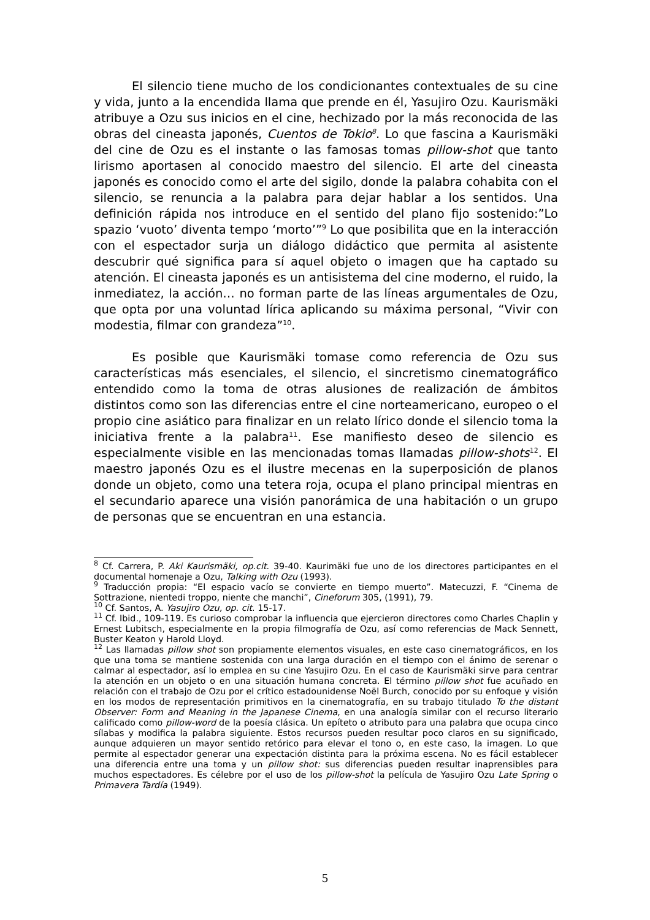El silencio tiene mucho de los condicionantes contextuales de su cine y vida, junto a la encendida llama que prende en él, Yasujiro Ozu. Kaurismäki atribuye a Ozu sus inicios en el cine, hechizado por la más reconocida de las obras del cineasta japonés, Cuentos de Tokio<sup>8</sup>. Lo que fascina a Kaurismäki del cine de Ozu es el instante o las famosas tomas pillow-shot que tanto lirismo aportasen al conocido maestro del silencio. El arte del cineasta japonés es conocido como el arte del sigilo, donde la palabra cohabita con el silencio, se renuncia a la palabra para dejar hablar a los sentidos. Una definición rápida nos introduce en el sentido del plano fijo sostenido:”Lo spazio ‘vuoto’ diventa tempo ‘morto’”<sup>9</sup> Lo que posibilita que en la interacción con el espectador surja un diálogo didáctico que permita al asistente descubrir qué significa para sí aquel objeto o imagen que ha captado su atención. El cineasta japonés es un antisistema del cine moderno, el ruido, la inmediatez, la acción… no forman parte de las líneas argumentales de Ozu, que opta por una voluntad lírica aplicando su máxima personal, “Vivir con modestia, filmar con grandeza”<sup>10</sup>.
Es posible que Kaurismäki tomase como referencia de Ozu sus características más esenciales, el silencio, el sincretismo cinematográfico entendido como la toma de otras alusiones de realización de ámbitos distintos como son las diferencias entre el cine norteamericano, europeo o el propio cine asiático para finalizar en un relato lírico donde el silencio toma la iniciativa frente a la palabra<sup>11</sup>. Ese manifiesto deseo de silencio es especialmente visible en las mencionadas tomas llamadas pillow-shots<sup>12</sup>. El maestro japonés Ozu es el ilustre mecenas en la superposición de planos donde un objeto, como una tetera roja, ocupa el plano principal mientras en el secundario aparece una visión panorámica de una habitación o un grupo de personas que se encuentran en una estancia.
<sup>8</sup> Cf. Carrera, P. Aki Kaurismäki, op.cit. 39-40. Kaurimäki fue uno de los directores participantes en el documental homenaje a Ozu, Talking with Ozu (1993).
<sup>9</sup> Traducción propia: “El espacio vacío se convierte en tiempo muerto”. Matecuzzi, F. “Cinema de Sottrazione, nientedi troppo, niente che manchi”, Cineforum 305, (1991), 79.
<sup>10</sup> Cf. Santos, A. Yasujiro Ozu, op. cit. 15-17.
<sup>11</sup> Cf. Ibid., 109-119. Es curioso comprobar la influencia que ejercieron directores como Charles Chaplin y Ernest Lubitsch, especialmente en la propia filmografía de Ozu, así como referencias de Mack Sennett, Buster Keaton y Harold Lloyd.
<sup>12</sup> Las llamadas pillow shot son propiamente elementos visuales, en este caso cinematográficos, en los que una toma se mantiene sostenida con una larga duración en el tiempo con el ánimo de serenar o calmar al espectador, así lo emplea en su cine Yasujiro Ozu. En el caso de Kaurismäki sirve para centrar la atención en un objeto o en una situación humana concreta. El término pillow shot fue acuñado en relación con el trabajo de Ozu por el crítico estadounidense Noël Burch, conocido por su enfoque y visión en los modos de representación primitivos en la cinematografía, en su trabajo titulado To the distant Observer: Form and Meaning in the Japanese Cinema, en una analogía similar con el recurso literario calificado como pillow-word de la poesía clásica. Un epíteto o atributo para una palabra que ocupa cinco sílabas y modifica la palabra siguiente. Estos recursos pueden resultar poco claros en su significado, aunque adquieren un mayor sentido retórico para elevar el tono o, en este caso, la imagen. Lo que permite al espectador generar una expectación distinta para la próxima escena. No es fácil establecer una diferencia entre una toma y un pillow shot: sus diferencias pueden resultar inaprensibles para muchos espectadores. Es célebre por el uso de los pillow-shot la película de Yasujiro Ozu Late Spring o Primavera Tardía (1949).
5